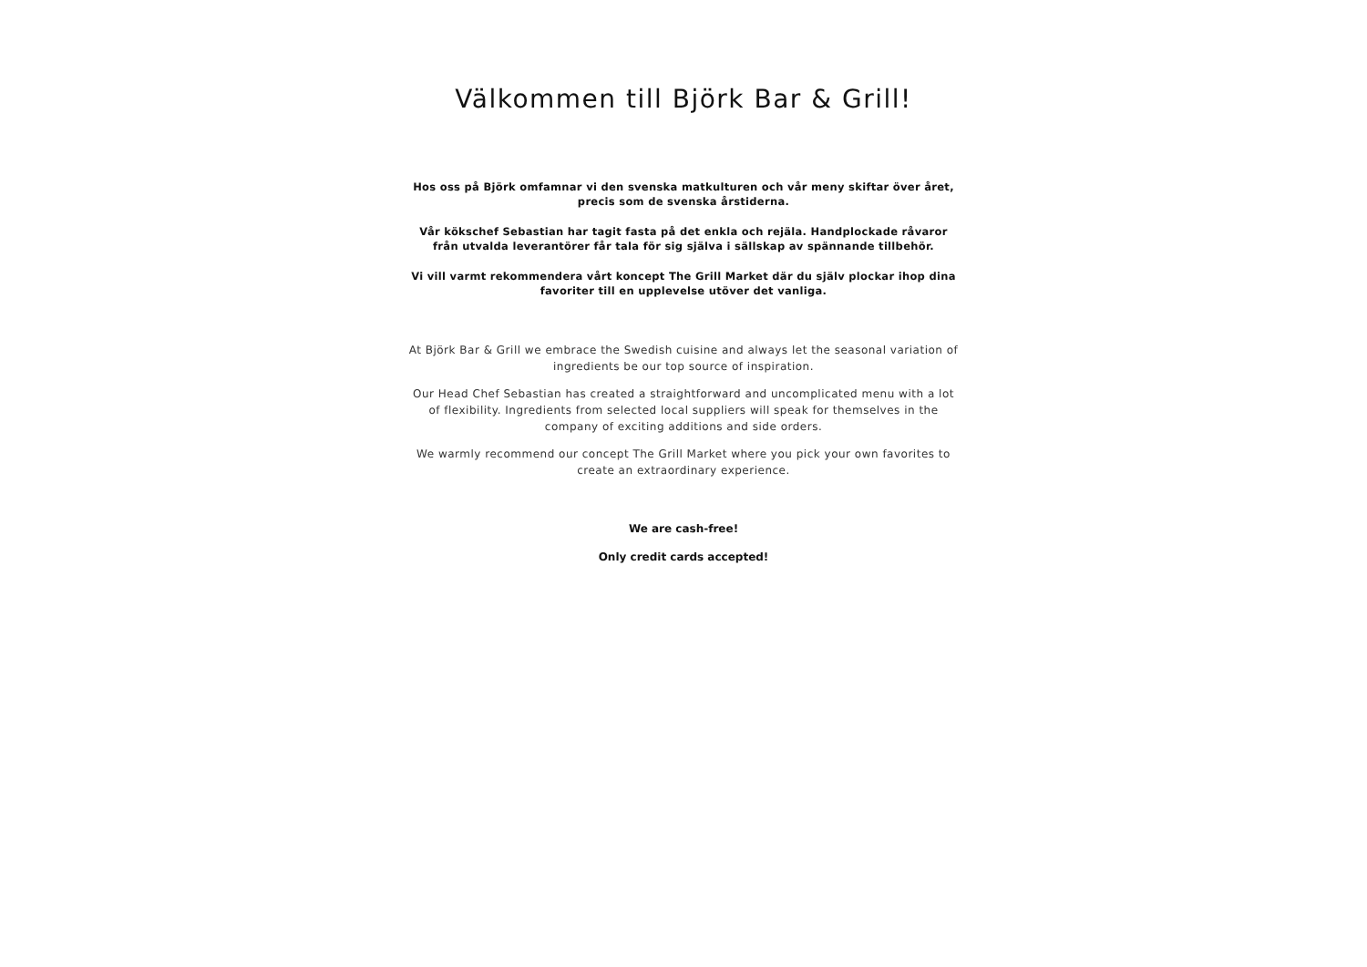Välkommen till Björk Bar & Grill!
Hos oss på Björk omfamnar vi den svenska matkulturen och vår meny skiftar över året, precis som de svenska årstiderna.
Vår kökschef Sebastian har tagit fasta på det enkla och rejäla. Handplockade råvaror från utvalda leverantörer får tala för sig själva i sällskap av spännande tillbehör.
Vi vill varmt rekommendera vårt koncept The Grill Market där du själv plockar ihop dina favoriter till en upplevelse utöver det vanliga.
At Björk Bar & Grill we embrace the Swedish cuisine and always let the seasonal variation of ingredients be our top source of inspiration.
Our Head Chef Sebastian has created a straightforward and uncomplicated menu with a lot of flexibility. Ingredients from selected local suppliers will speak for themselves in the company of exciting additions and side orders.
We warmly recommend our concept The Grill Market where you pick your own favorites to create an extraordinary experience.
We are cash-free!
Only credit cards accepted!